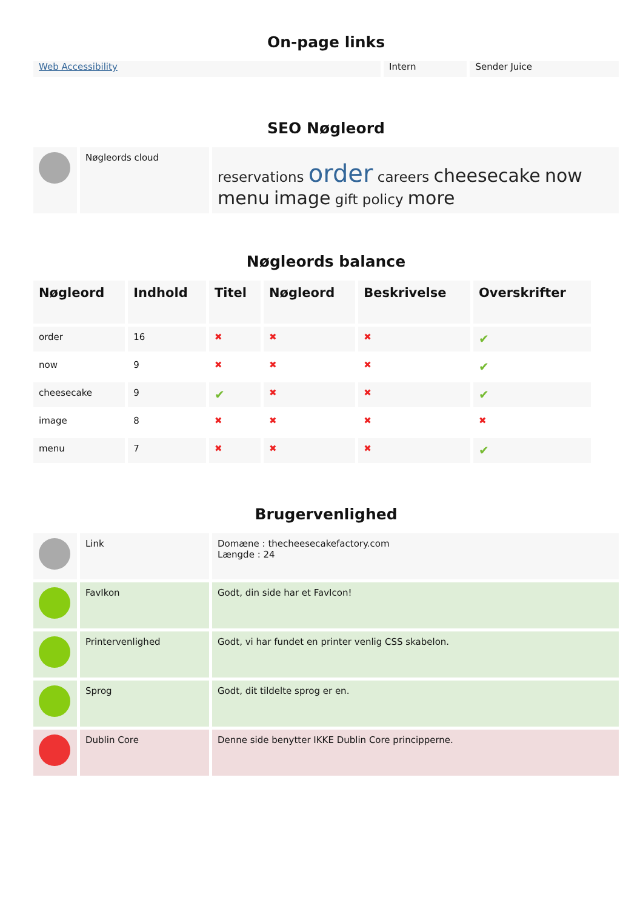On-page links
| Web Accessibility | Intern | Sender Juice |
SEO Nøgleord
| | Nøgleords cloud | reservations order careers cheesecake now menu image gift policy more |
Nøgleords balance
| Nøgleord | Indhold | Titel | Nøgleord | Beskrivelse | Overskrifter |
| --- | --- | --- | --- | --- | --- |
| order | 16 | ✖ | ✖ | ✖ | ✔ |
| now | 9 | ✖ | ✖ | ✖ | ✔ |
| cheesecake | 9 | ✔ | ✖ | ✖ | ✔ |
| image | 8 | ✖ | ✖ | ✖ | ✖ |
| menu | 7 | ✖ | ✖ | ✖ | ✔ |
Brugervenlighed
| | Link | Domæne : thecheesecakefactory.com Længde : 24 |
| | FavIkon | Godt, din side har et FavIcon! |
| | Printervenlighed | Godt, vi har fundet en printer venlig CSS skabelon. |
| | Sprog | Godt, dit tildelte sprog er en. |
| | Dublin Core | Denne side benytter IKKE Dublin Core principperne. |